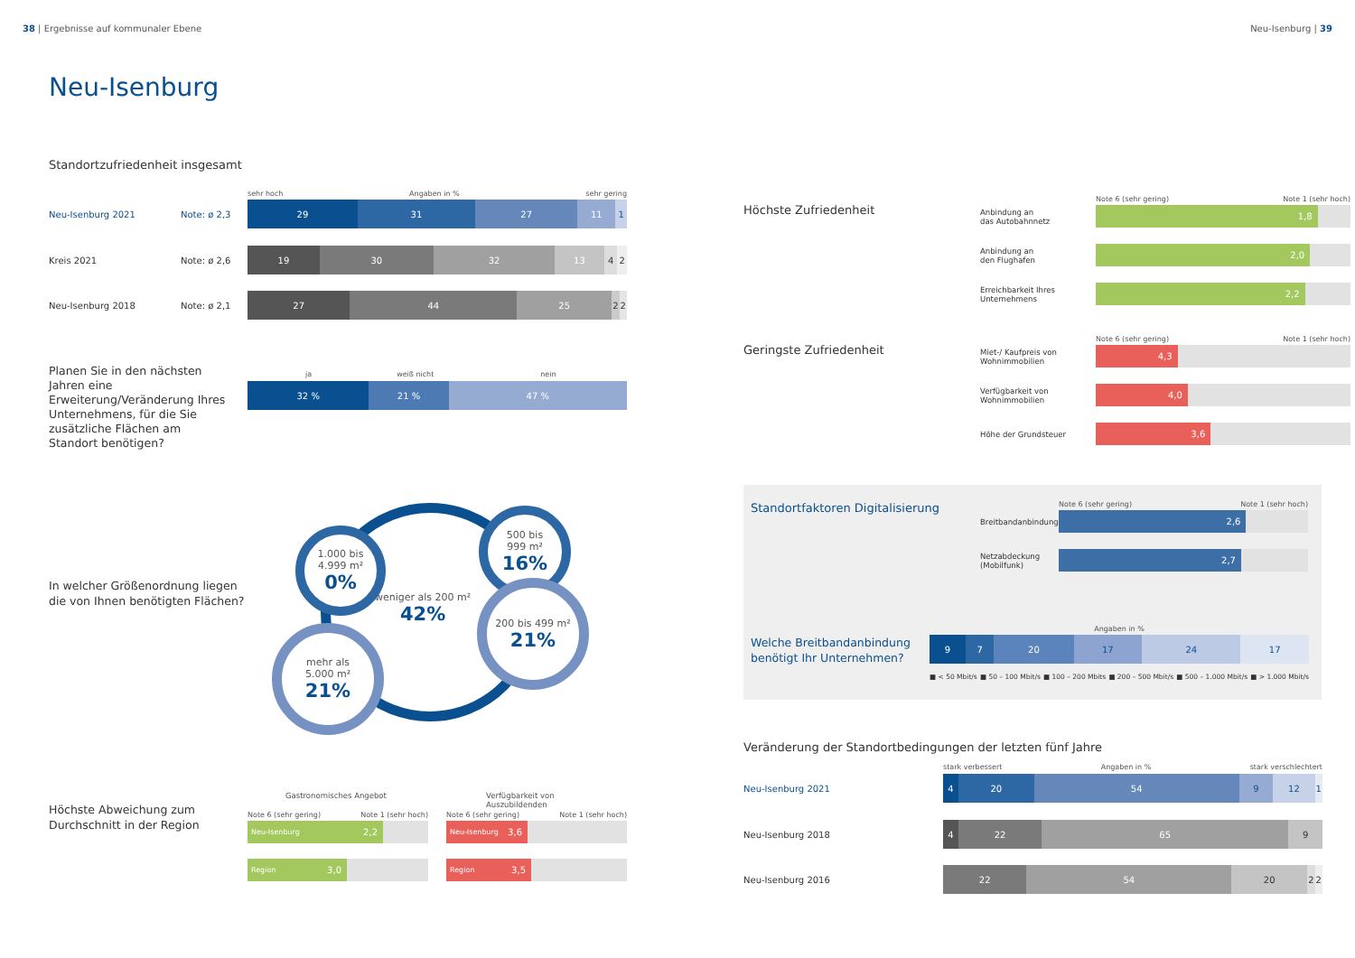38 | Ergebnisse auf kommunaler Ebene
Neu-Isenburg
Standortzufriedenheit insgesamt
sehr hoch Angaben in % sehr gering
Neu-Isenburg 2021 Note: ø 2,3
29 31 27 11 1
Kreis 2021 Note: ø 2,6
19 30 32 13 4 2
Neu-Isenburg 2018 Note: ø 2,1
27 44 25 2 2
Planen Sie in den nächsten Jahren eine Erweiterung/Veränderung Ihres Unternehmens, für die Sie zusätzliche Flächen am Standort benötigen?
ja weiß nicht nein
32 % 21 % 47 %
In welcher Größenordnung liegen
die von Ihnen benötigten Flächen?
weniger als 200 m²
42%
1.000 bis
4.999 m²
0%
500 bis
999 m²
16%
200 bis 499 m²
21%
mehr als
5.000 m²
21%
Höchste Abweichung zum
Durchschnitt in der Region
Gastronomisches Angebot
Note 6 (sehr gering) Note 1 (sehr hoch)
Neu-Isenburg 2,2
Region 3,0
Verfügbarkeit von
Auszubildenden
Note 6 (sehr gering) Note 1 (sehr hoch)
Neu-Isenburg 3,6
Region 3,5
Neu-Isenburg | 39
Höchste Zufriedenheit
Geringste Zufriedenheit
Note 6 (sehr gering) Note 1 (sehr hoch)
Anbindung an
das Autobahnnetz
1,8
Anbindung an
den Flughafen
2,0
Erreichbarkeit Ihres
Unternehmens
2,2
Note 6 (sehr gering) Note 1 (sehr hoch)
Miet-/ Kaufpreis von
Wohnimmobilien
4,3
Verfügbarkeit von
Wohnimmobilien
4,0
Höhe der Grundsteuer
3,6
Standortfaktoren Digitalisierung
Note 6 (sehr gering) Note 1 (sehr hoch)
Breitbandanbindung
2,6
Netzabdeckung
(Mobilfunk)
2,7
Welche Breitbandanbindung
benötigt Ihr Unternehmen?
Angaben in %
9 7 20 17 24 17
■ < 50 Mbit/s ■ 50 – 100 Mbit/s ■ 100 – 200 Mbits ■ 200 – 500 Mbit/s ■ 500 – 1.000 Mbit/s ■ > 1.000 Mbit/s
Veränderung der Standortbedingungen der letzten fünf Jahre
stark verbessert Angaben in % stark verschlechtert
Neu-Isenburg 2021
4 20 54 9 12 1
Neu-Isenburg 2018
4 22 65 9
Neu-Isenburg 2016
22 54 20 2 2